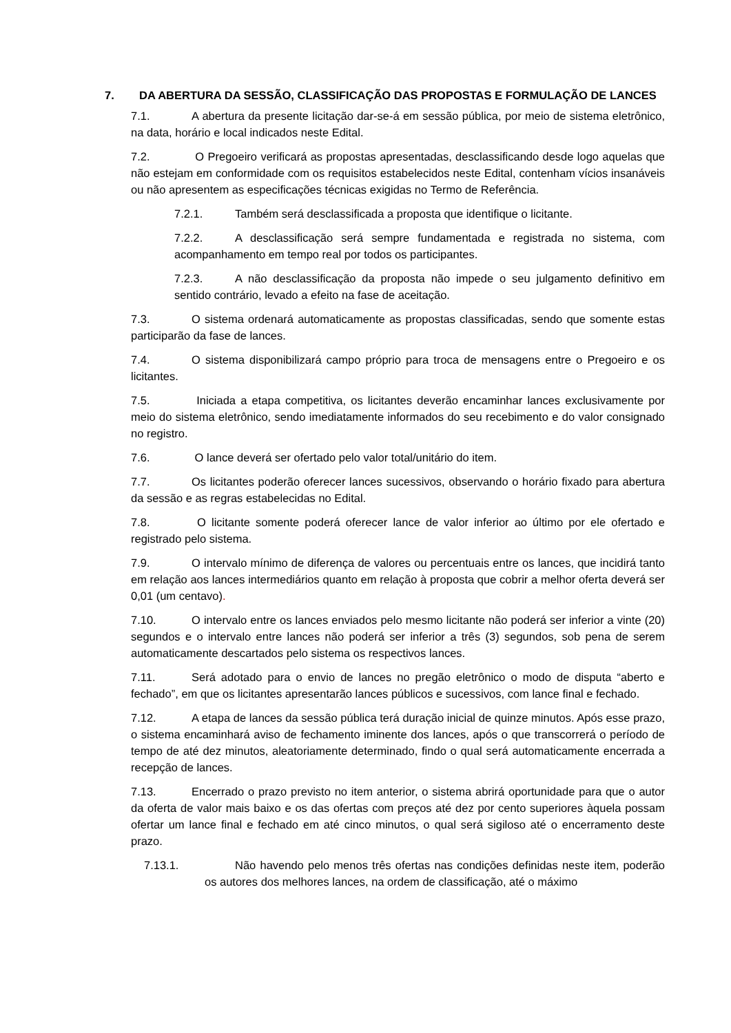7. DA ABERTURA DA SESSÃO, CLASSIFICAÇÃO DAS PROPOSTAS E FORMULAÇÃO DE LANCES
7.1. A abertura da presente licitação dar-se-á em sessão pública, por meio de sistema eletrônico, na data, horário e local indicados neste Edital.
7.2. O Pregoeiro verificará as propostas apresentadas, desclassificando desde logo aquelas que não estejam em conformidade com os requisitos estabelecidos neste Edital, contenham vícios insanáveis ou não apresentem as especificações técnicas exigidas no Termo de Referência.
7.2.1. Também será desclassificada a proposta que identifique o licitante.
7.2.2. A desclassificação será sempre fundamentada e registrada no sistema, com acompanhamento em tempo real por todos os participantes.
7.2.3. A não desclassificação da proposta não impede o seu julgamento definitivo em sentido contrário, levado a efeito na fase de aceitação.
7.3. O sistema ordenará automaticamente as propostas classificadas, sendo que somente estas participarão da fase de lances.
7.4. O sistema disponibilizará campo próprio para troca de mensagens entre o Pregoeiro e os licitantes.
7.5. Iniciada a etapa competitiva, os licitantes deverão encaminhar lances exclusivamente por meio do sistema eletrônico, sendo imediatamente informados do seu recebimento e do valor consignado no registro.
7.6. O lance deverá ser ofertado pelo valor total/unitário do item.
7.7. Os licitantes poderão oferecer lances sucessivos, observando o horário fixado para abertura da sessão e as regras estabelecidas no Edital.
7.8. O licitante somente poderá oferecer lance de valor inferior ao último por ele ofertado e registrado pelo sistema.
7.9. O intervalo mínimo de diferença de valores ou percentuais entre os lances, que incidirá tanto em relação aos lances intermediários quanto em relação à proposta que cobrir a melhor oferta deverá ser 0,01 (um centavo).
7.10. O intervalo entre os lances enviados pelo mesmo licitante não poderá ser inferior a vinte (20) segundos e o intervalo entre lances não poderá ser inferior a três (3) segundos, sob pena de serem automaticamente descartados pelo sistema os respectivos lances.
7.11. Será adotado para o envio de lances no pregão eletrônico o modo de disputa “aberto e fechado”, em que os licitantes apresentarão lances públicos e sucessivos, com lance final e fechado.
7.12. A etapa de lances da sessão pública terá duração inicial de quinze minutos. Após esse prazo, o sistema encaminhará aviso de fechamento iminente dos lances, após o que transcorrerá o período de tempo de até dez minutos, aleatoriamente determinado, findo o qual será automaticamente encerrada a recepção de lances.
7.13. Encerrado o prazo previsto no item anterior, o sistema abrirá oportunidade para que o autor da oferta de valor mais baixo e os das ofertas com preços até dez por cento superiores àquela possam ofertar um lance final e fechado em até cinco minutos, o qual será sigiloso até o encerramento deste prazo.
7.13.1. Não havendo pelo menos três ofertas nas condições definidas neste item, poderão os autores dos melhores lances, na ordem de classificação, até o máximo